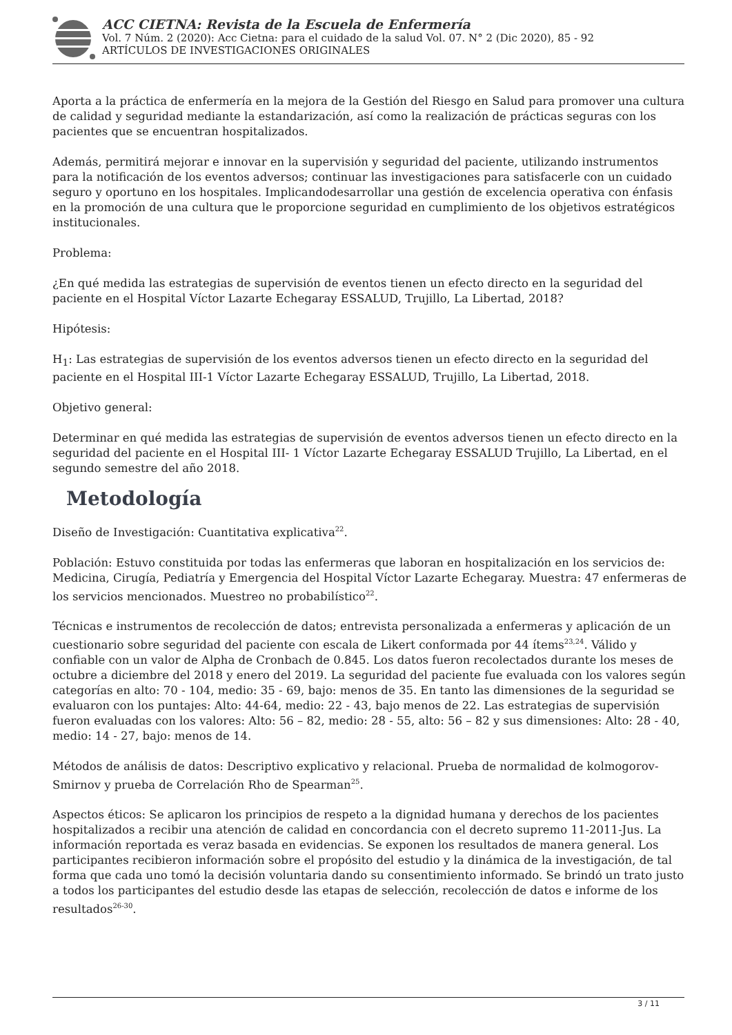ACC CIETNA: Revista de la Escuela de Enfermería
Vol. 7 Núm. 2 (2020): Acc Cietna: para el cuidado de la salud Vol. 07. N° 2 (Dic 2020), 85 - 92
ARTÍCULOS DE INVESTIGACIONES ORIGINALES
Aporta a la práctica de enfermería en la mejora de la Gestión del Riesgo en Salud para promover una cultura de calidad y seguridad mediante la estandarización, así como la realización de prácticas seguras con los pacientes que se encuentran hospitalizados.
Además, permitirá mejorar e innovar en la supervisión y seguridad del paciente, utilizando instrumentos para la notificación de los eventos adversos; continuar las investigaciones para satisfacerle con un cuidado seguro y oportuno en los hospitales. Implicandodesarrollar una gestión de excelencia operativa con énfasis en la promoción de una cultura que le proporcione seguridad en cumplimiento de los objetivos estratégicos institucionales.
Problema:
¿En qué medida las estrategias de supervisión de eventos tienen un efecto directo en la seguridad del paciente en el Hospital Víctor Lazarte Echegaray ESSALUD, Trujillo, La Libertad, 2018?
Hipótesis:
H<sub>1</sub>: Las estrategias de supervisión de los eventos adversos tienen un efecto directo en la seguridad del paciente en el Hospital III-1 Víctor Lazarte Echegaray ESSALUD, Trujillo, La Libertad, 2018.
Objetivo general:
Determinar en qué medida las estrategias de supervisión de eventos adversos tienen un efecto directo en la seguridad del paciente en el Hospital III- 1 Víctor Lazarte Echegaray ESSALUD Trujillo, La Libertad, en el segundo semestre del año 2018.
Metodología
Diseño de Investigación: Cuantitativa explicativa<sup>22</sup>.
Población: Estuvo constituida por todas las enfermeras que laboran en hospitalización en los servicios de: Medicina, Cirugía, Pediatría y Emergencia del Hospital Víctor Lazarte Echegaray. Muestra: 47 enfermeras de los servicios mencionados. Muestreo no probabilístico<sup>22</sup>.
Técnicas e instrumentos de recolección de datos; entrevista personalizada a enfermeras y aplicación de un cuestionario sobre seguridad del paciente con escala de Likert conformada por 44 ítems<sup>23,24</sup>. Válido y confiable con un valor de Alpha de Cronbach de 0.845. Los datos fueron recolectados durante los meses de octubre a diciembre del 2018 y enero del 2019. La seguridad del paciente fue evaluada con los valores según categorías en alto: 70 - 104, medio: 35 - 69, bajo: menos de 35. En tanto las dimensiones de la seguridad se evaluaron con los puntajes: Alto: 44-64, medio: 22 - 43, bajo menos de 22. Las estrategias de supervisión fueron evaluadas con los valores: Alto: 56 – 82, medio: 28 - 55, alto: 56 – 82 y sus dimensiones: Alto: 28 - 40, medio: 14 - 27, bajo: menos de 14.
Métodos de análisis de datos: Descriptivo explicativo y relacional. Prueba de normalidad de kolmogorov- Smirnov y prueba de Correlación Rho de Spearman<sup>25</sup>.
Aspectos éticos: Se aplicaron los principios de respeto a la dignidad humana y derechos de los pacientes hospitalizados a recibir una atención de calidad en concordancia con el decreto supremo 11-2011-Jus. La información reportada es veraz basada en evidencias. Se exponen los resultados de manera general. Los participantes recibieron información sobre el propósito del estudio y la dinámica de la investigación, de tal forma que cada uno tomó la decisión voluntaria dando su consentimiento informado. Se brindó un trato justo a todos los participantes del estudio desde las etapas de selección, recolección de datos e informe de los resultados<sup>26-30</sup>.
3 / 11